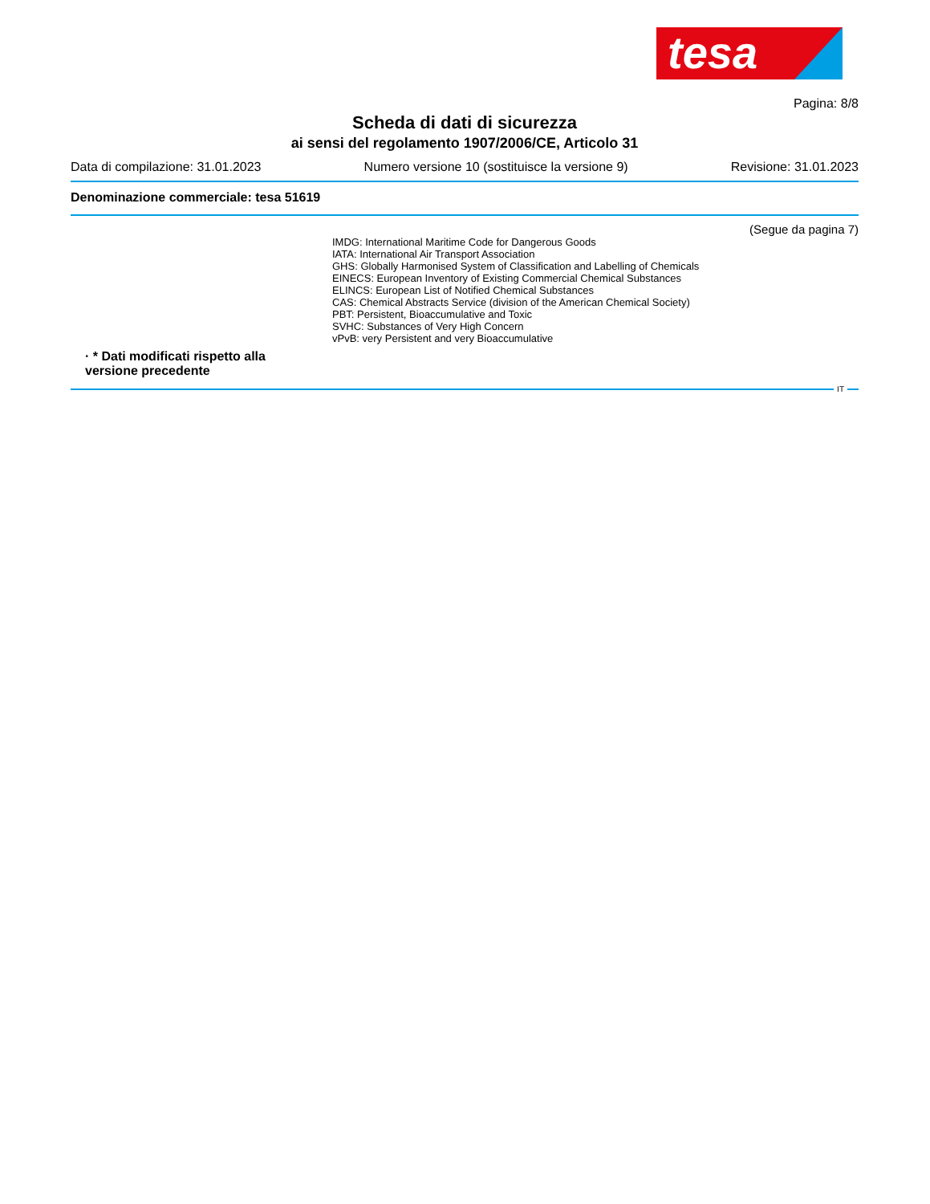tesa
Pagina: 8/8
Scheda di dati di sicurezza
ai sensi del regolamento 1907/2006/CE, Articolo 31
Data di compilazione: 31.01.2023 Numero versione 10 (sostituisce la versione 9) Revisione: 31.01.2023
Denominazione commerciale: tesa 51619
(Segue da pagina 7)
IMDG: International Maritime Code for Dangerous Goods
IATA: International Air Transport Association
GHS: Globally Harmonised System of Classification and Labelling of Chemicals
EINECS: European Inventory of Existing Commercial Chemical Substances
ELINCS: European List of Notified Chemical Substances
CAS: Chemical Abstracts Service (division of the American Chemical Society)
PBT: Persistent, Bioaccumulative and Toxic
SVHC: Substances of Very High Concern
vPvB: very Persistent and very Bioaccumulative
· * Dati modificati rispetto alla versione precedente
IT